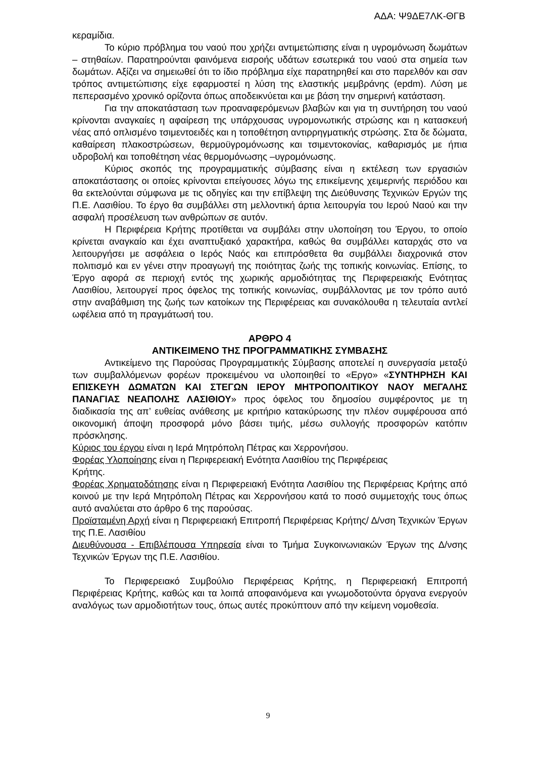ΑΔΑ: Ψ9ΔΕ7ΛΚ-ΘΓΒ
κεραμίδια.
Το κύριο πρόβλημα του ναού που χρήζει αντιμετώπισης είναι η υγρομόνωση δωμάτων – στηθαίων. Παρατηρούνται φαινόμενα εισροής υδάτων εσωτερικά του ναού στα σημεία των δωμάτων. Αξίζει να σημειωθεί ότι το ίδιο πρόβλημα είχε παρατηρηθεί και στο παρελθόν και σαν τρόπος αντιμετώπισης είχε εφαρμοστεί η λύση της ελαστικής μεμβράνης (epdm). Λύση με πεπερασμένο χρονικό ορίζοντα όπως αποδεικνύεται και με βάση την σημερινή κατάσταση.
Για την αποκατάσταση των προαναφερόμενων βλαβών και για τη συντήρηση του ναού κρίνονται αναγκαίες η αφαίρεση της υπάρχουσας υγρομονωτικής στρώσης και η κατασκευή νέας από οπλισμένο τσιμεντοειδές και η τοποθέτηση αντιρρηγματικής στρώσης. Στα δε δώματα, καθαίρεση πλακοστρώσεων, θερμοϋγρομόνωσης και τσιμεντοκονίας, καθαρισμός με ήπια υδροβολή και τοποθέτηση νέας θερμομόνωσης –υγρομόνωσης.
Κύριος σκοπός της προγραμματικής σύμβασης είναι η εκτέλεση των εργασιών αποκατάστασης οι οποίες κρίνονται επείγουσες λόγω της επικείμενης χειμερινής περιόδου και θα εκτελούνται σύμφωνα με τις οδηγίες και την επίβλεψη της Διεύθυνσης Τεχνικών Εργών της Π.Ε. Λασιθίου. Το έργο θα συμβάλλει στη μελλοντική άρτια λειτουργία του Ιερού Ναού και την ασφαλή προσέλευση των ανθρώπων σε αυτόν.
Η Περιφέρεια Κρήτης προτίθεται να συμβάλει στην υλοποίηση του Έργου, το οποίο κρίνεται αναγκαίο και έχει αναπτυξιακό χαρακτήρα, καθώς θα συμβάλλει καταρχάς στο να λειτουργήσει με ασφάλεια ο Ιερός Ναός και επιπρόσθετα θα συμβάλλει διαχρονικά στον πολιτισμό και εν γένει στην προαγωγή της ποιότητας ζωής της τοπικής κοινωνίας. Επίσης, το Έργο αφορά σε περιοχή εντός της χωρικής αρμοδιότητας της Περιφερειακής Ενότητας Λασιθίου, λειτουργεί προς όφελος της τοπικής κοινωνίας, συμβάλλοντας με τον τρόπο αυτό στην αναβάθμιση της ζωής των κατοίκων της Περιφέρειας και συνακόλουθα η τελευταία αντλεί ωφέλεια από τη πραγμάτωσή του.
ΑΡΘΡΟ 4
ΑΝΤΙΚΕΙΜΕΝΟ ΤΗΣ ΠΡΟΓΡΑΜΜΑΤΙΚΗΣ ΣΥΜΒΑΣΗΣ
Αντικείμενο της Παρούσας Προγραμματικής Σύμβασης αποτελεί η συνεργασία μεταξύ των συμβαλλόμενων φορέων προκειμένου να υλοποιηθεί το «Εργο» «ΣΥΝΤΗΡΗΣΗ ΚΑΙ ΕΠΙΣΚΕΥΗ ΔΩΜΑΤΩΝ ΚΑΙ ΣΤΕΓΩΝ ΙΕΡΟΥ ΜΗΤΡΟΠΟΛΙΤΙΚΟΥ ΝΑΟΥ ΜΕΓΑΛΗΣ ΠΑΝΑΓΙΑΣ ΝΕΑΠΟΛΗΣ ΛΑΣΙΘΙΟΥ» προς όφελος του δημοσίου συμφέροντος με τη διαδικασία της απ’ ευθείας ανάθεσης με κριτήριο κατακύρωσης την πλέον συμφέρουσα από οικονομική άποψη προσφορά μόνο βάσει τιμής, μέσω συλλογής προσφορών κατόπιν πρόσκλησης.
Κύριος του έργου είναι η Ιερά Μητρόπολη Πέτρας και Χερρονήσου.
Φορέας Υλοποίησης είναι η Περιφερειακή Ενότητα Λασιθίου της Περιφέρειας
Κρήτης.
Φορέας Χρηματοδότησης είναι η Περιφερειακή Ενότητα Λασιθίου της Περιφέρειας Κρήτης από κοινού με την Ιερά Μητρόπολη Πέτρας και Χερρονήσου κατά το ποσό συμμετοχής τους όπως αυτό αναλύεται στο άρθρο 6 της παρούσας.
Προϊσταμένη Αρχή είναι η Περιφερειακή Επιτροπή Περιφέρειας Κρήτης/ Δ/νση Τεχνικών Έργων της Π.Ε. Λασιθίου
Διευθύνουσα - Επιβλέπουσα Υπηρεσία είναι το Τμήμα Συγκοινωνιακών Έργων της Δ/νσης Τεχνικών Έργων της Π.Ε. Λασιθίου.
Το Περιφερειακό Συμβούλιο Περιφέρειας Κρήτης, η Περιφερειακή Επιτροπή Περιφέρειας Κρήτης, καθώς και τα λοιπά αποφαινόμενα και γνωμοδοτούντα όργανα ενεργούν αναλόγως των αρμοδιοτήτων τους, όπως αυτές προκύπτουν από την κείμενη νομοθεσία.
9